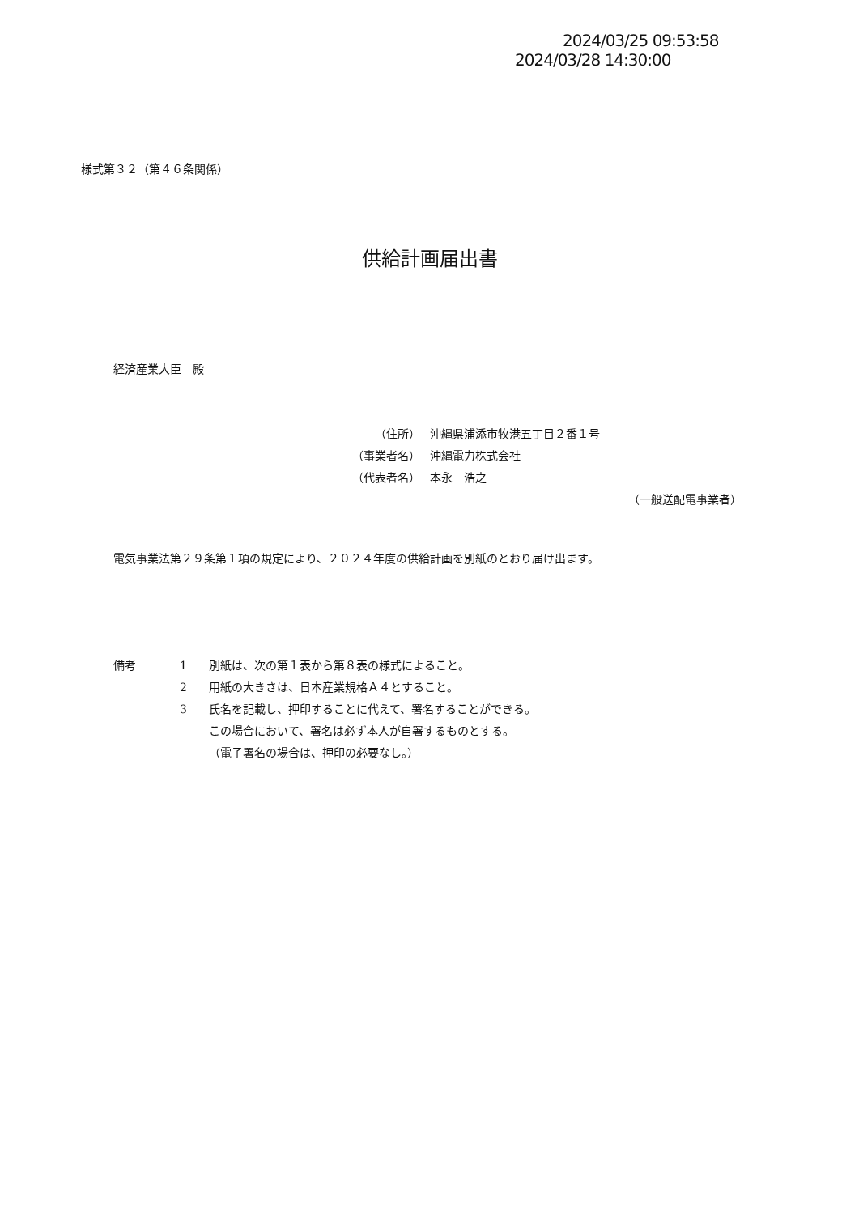2024/03/25 09:53:58
2024/03/28 14:30:00
様式第３２（第４６条関係）
供給計画届出書
経済産業大臣　殿
（住所） 沖縄県浦添市牧港五丁目２番１号
（事業者名） 沖縄電力株式会社
（代表者名） 本永　浩之
（一般送配電事業者）
電気事業法第２９条第１項の規定により、２０２４年度の供給計画を別紙のとおり届け出ます。
備考 1 別紙は、次の第１表から第８表の様式によること。
2 用紙の大きさは、日本産業規格Ａ４とすること。
3 氏名を記載し、押印することに代えて、署名することができる。
この場合において、署名は必ず本人が自署するものとする。
（電子署名の場合は、押印の必要なし。）